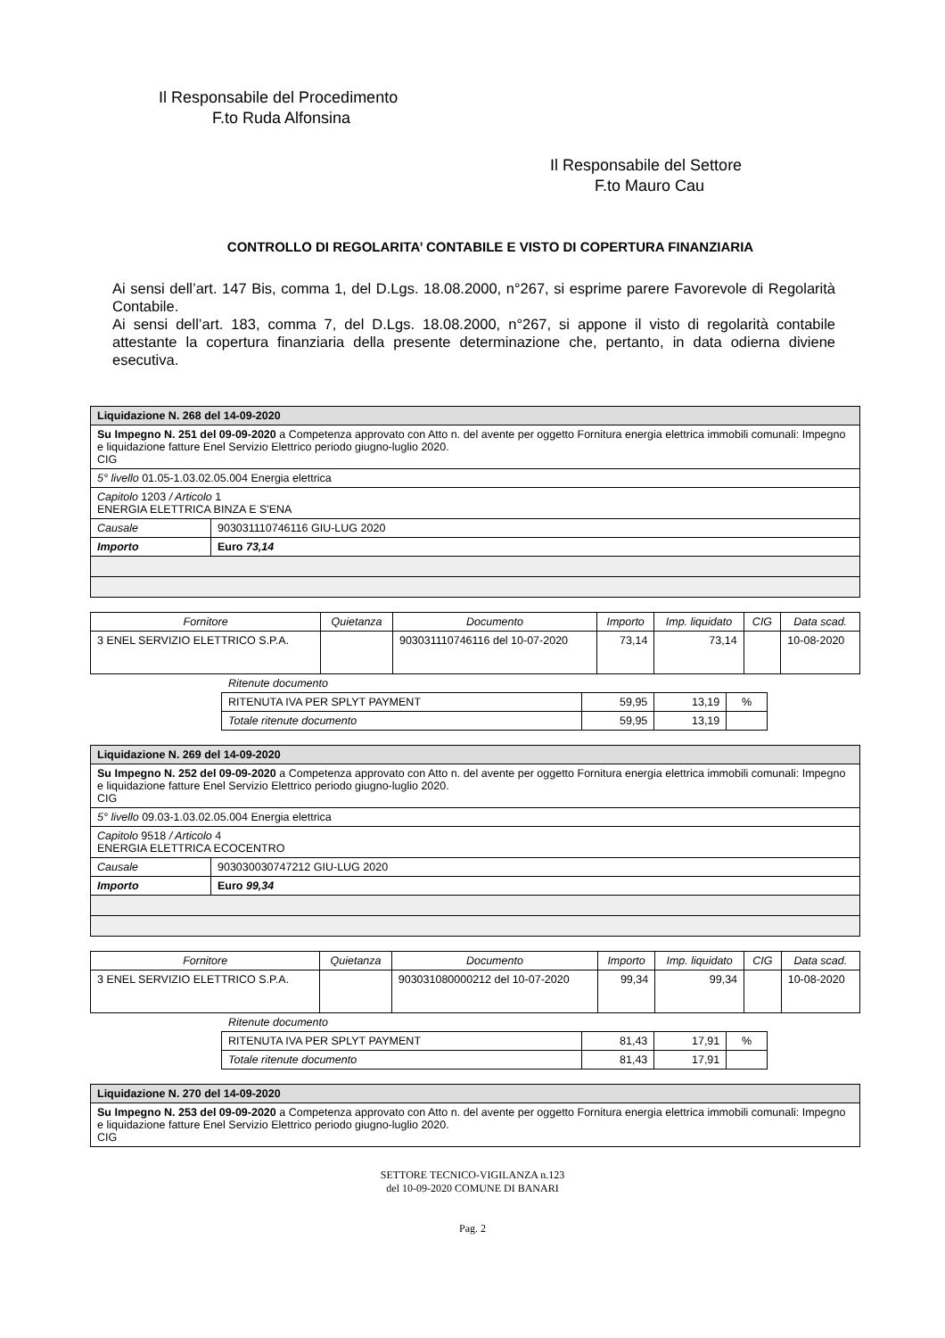Il Responsabile del Procedimento
F.to Ruda Alfonsina
Il Responsabile del Settore
F.to Mauro Cau
CONTROLLO DI REGOLARITA’ CONTABILE E VISTO DI COPERTURA FINANZIARIA
Ai sensi dell’art. 147 Bis, comma 1, del D.Lgs. 18.08.2000, n°267, si esprime parere Favorevole di Regolarità Contabile.
Ai sensi dell’art. 183, comma 7, del D.Lgs. 18.08.2000, n°267, si appone il visto di regolarità contabile attestante la copertura finanziaria della presente determinazione che, pertanto, in data odierna diviene esecutiva.
| Liquidazione N. 268 del 14-09-2020 | |
| Su Impegno N. 251 del 09-09-2020 a Competenza approvato con Atto n. del avente per oggetto Fornitura energia elettrica immobili comunali: Impegno e liquidazione fatture Enel Servizio Elettrico periodo giugno-luglio 2020. CIG | |
| 5° livello 01.05-1.03.02.05.004 Energia elettrica | |
| Capitolo 1203 / Articolo 1 ENERGIA ELETTRICA BINZA E S'ENA | |
| Causale | 903031110746116 GIU-LUG 2020 |
| Importo | Euro 73,14 |
| Fornitore | Quietanza | Documento | Importo | Imp. liquidato | CIG | Data scad. |
| --- | --- | --- | --- | --- | --- | --- |
| 3 ENEL SERVIZIO ELETTRICO S.P.A. | | 903031110746116 del 10-07-2020 | 73,14 | 73,14 | | 10-08-2020 |
Ritenute documento
| RITENUTA IVA PER SPLYT PAYMENT | 59,95 | 13,19 | % |
| Totale ritenute documento | 59,95 | 13,19 | |
| Liquidazione N. 269 del 14-09-2020 | |
| Su Impegno N. 252 del 09-09-2020 a Competenza approvato con Atto n. del avente per oggetto Fornitura energia elettrica immobili comunali: Impegno e liquidazione fatture Enel Servizio Elettrico periodo giugno-luglio 2020. CIG | |
| 5° livello 09.03-1.03.02.05.004 Energia elettrica | |
| Capitolo 9518 / Articolo 4 ENERGIA ELETTRICA ECOCENTRO | |
| Causale | 903030030747212 GIU-LUG 2020 |
| Importo | Euro 99,34 |
| Fornitore | Quietanza | Documento | Importo | Imp. liquidato | CIG | Data scad. |
| --- | --- | --- | --- | --- | --- | --- |
| 3 ENEL SERVIZIO ELETTRICO S.P.A. | | 903031080000212 del 10-07-2020 | 99,34 | 99,34 | | 10-08-2020 |
Ritenute documento
| RITENUTA IVA PER SPLYT PAYMENT | 81,43 | 17,91 | % |
| Totale ritenute documento | 81,43 | 17,91 | |
| Liquidazione N. 270 del 14-09-2020 |
| Su Impegno N. 253 del 09-09-2020 a Competenza approvato con Atto n. del avente per oggetto Fornitura energia elettrica immobili comunali: Impegno e liquidazione fatture Enel Servizio Elettrico periodo giugno-luglio 2020. CIG |
SETTORE TECNICO-VIGILANZA n.123
del 10-09-2020 COMUNE DI BANARI
Pag. 2